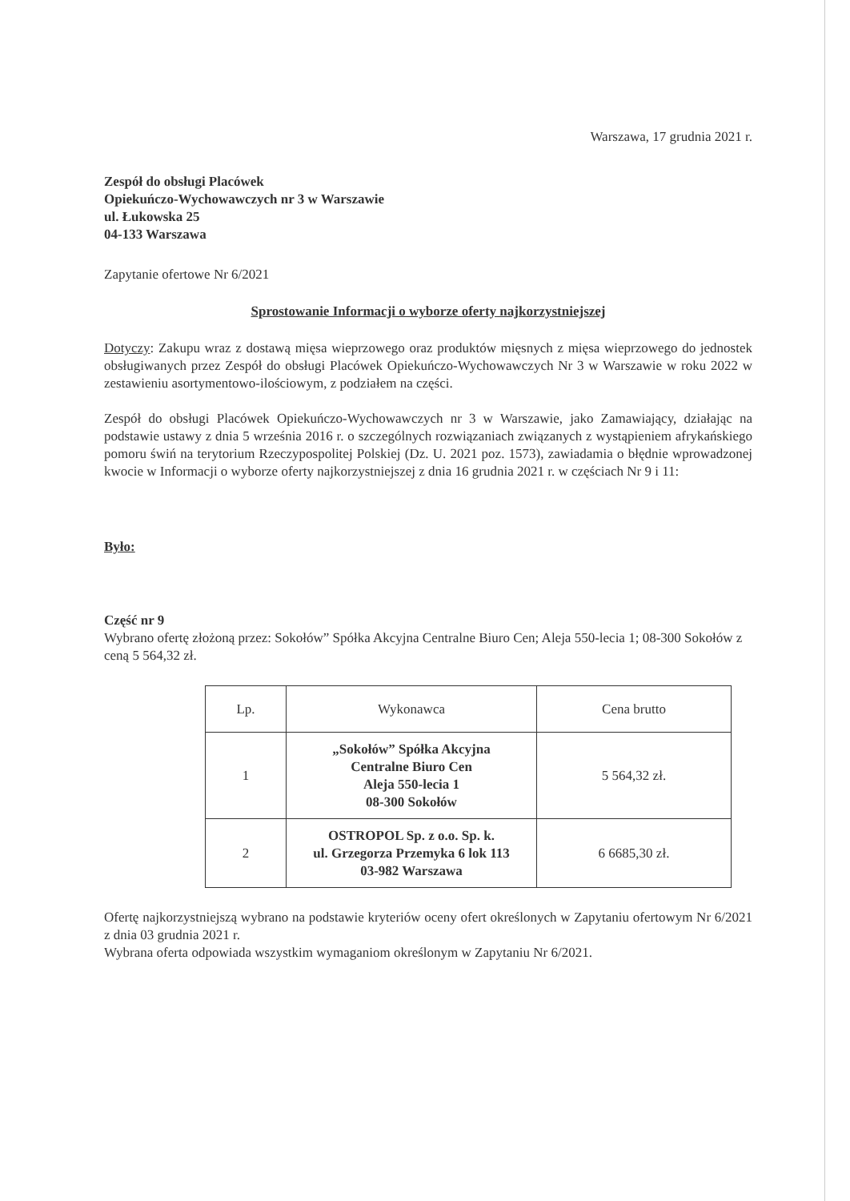Warszawa, 17 grudnia 2021 r.
Zespół do obsługi Placówek
Opiekuńczo-Wychowawczych nr 3 w Warszawie
ul. Łukowska 25
04-133 Warszawa
Zapytanie ofertowe Nr 6/2021
Sprostowanie Informacji o wyborze oferty najkorzystniejszej
Dotyczy: Zakupu wraz z dostawą mięsa wieprzowego oraz produktów mięsnych z mięsa wieprzowego do jednostek obsługiwanych przez Zespół do obsługi Placówek Opiekuńczo-Wychowawczych Nr 3 w Warszawie w roku 2022 w zestawieniu asortymentowo-ilościowym, z podziałem na części.
Zespół do obsługi Placówek Opiekuńczo-Wychowawczych nr 3 w Warszawie, jako Zamawiający, działając na podstawie ustawy z dnia 5 września 2016 r. o szczególnych rozwiązaniach związanych z wystąpieniem afrykańskiego pomoru świń na terytorium Rzeczypospolitej Polskiej (Dz. U. 2021 poz. 1573), zawiadamia o błędnie wprowadzonej kwocie w Informacji o wyborze oferty najkorzystniejszej z dnia 16 grudnia 2021 r. w częściach Nr 9 i 11:
Było:
Część nr 9
Wybrano ofertę złożoną przez: Sokołów” Spółka Akcyjna Centralne Biuro Cen; Aleja 550-lecia 1; 08-300 Sokołów z ceną 5 564,32 zł.
| Lp. | Wykonawca | Cena brutto |
| 1 | „Sokołów” Spółka Akcyjna Centralne Biuro Cen Aleja 550-lecia 1 08-300 Sokołów | 5 564,32 zł. |
| 2 | OSTROPOL Sp. z o.o. Sp. k. ul. Grzegorza Przemyka 6 lok 113 03-982 Warszawa | 6 6685,30 zł. |
Ofertę najkorzystniejszą wybrano na podstawie kryteriów oceny ofert określonych w Zapytaniu ofertowym Nr 6/2021 z dnia 03 grudnia 2021 r.
Wybrana oferta odpowiada wszystkim wymaganiom określonym w Zapytaniu Nr 6/2021.